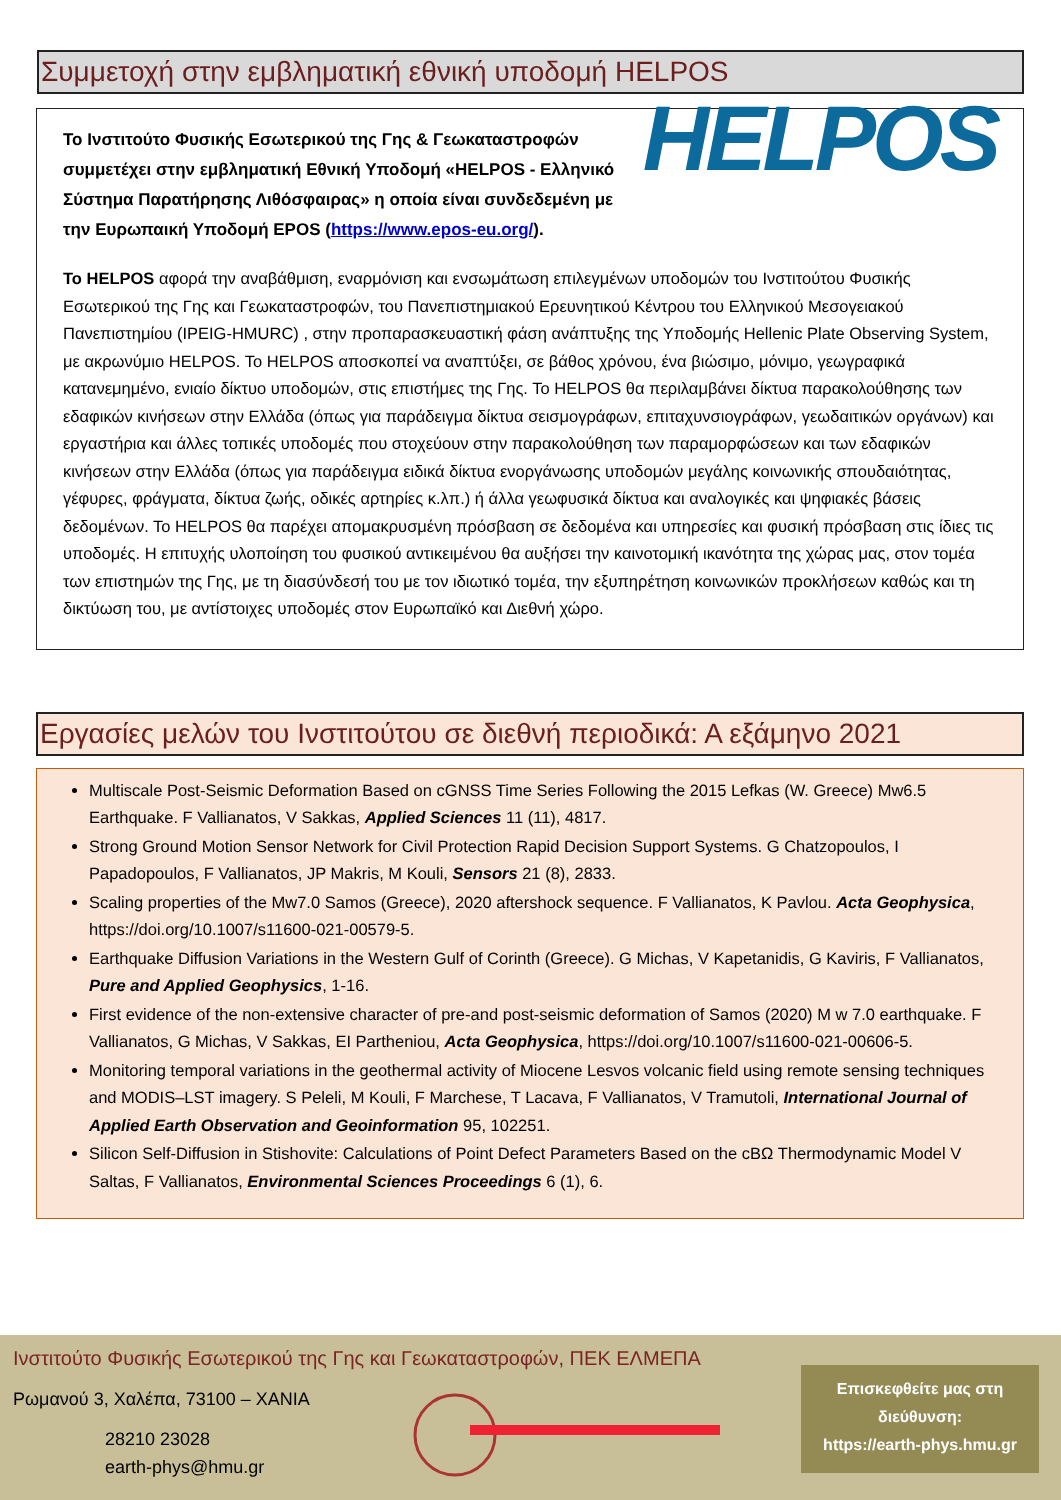Συμμετοχή στην εμβληματική εθνική υποδομή HELPOS
Το Ινστιτούτο Φυσικής Εσωτερικού της Γης & Γεωκαταστροφών συμμετέχει στην εμβληματική Εθνική Υποδομή «HELPOS - Ελληνικό Σύστημα Παρατήρησης Λιθόσφαιρας» η οποία είναι συνδεδεμένη με την Ευρωπαική Υποδομή EPOS (https://www.epos-eu.org/).
HELPOS
Το HELPOS αφορά την αναβάθμιση, εναρμόνιση και ενσωμάτωση επιλεγμένων υποδομών του Ινστιτούτου Φυσικής Εσωτερικού της Γης και Γεωκαταστροφών, του Πανεπιστημιακού Ερευνητικού Κέντρου του Ελληνικού Μεσογειακού Πανεπιστημίου (IPEIG-HMURC) , στην προπαρασκευαστική φάση ανάπτυξης της Υποδομής Hellenic Plate Observing System, με ακρωνύμιο HELPOS. Το HELPOS αποσκοπεί να αναπτύξει, σε βάθος χρόνου, ένα βιώσιμο, μόνιμο, γεωγραφικά κατανεμημένο, ενιαίο δίκτυο υποδομών, στις επιστήμες της Γης. Το HELPOS θα περιλαμβάνει δίκτυα παρακολούθησης των εδαφικών κινήσεων στην Ελλάδα (όπως για παράδειγμα δίκτυα σεισμογράφων, επιταχυνσιογράφων, γεωδαιτικών οργάνων) και εργαστήρια και άλλες τοπικές υποδομές που στοχεύουν στην παρακολούθηση των παραμορφώσεων και των εδαφικών κινήσεων στην Ελλάδα (όπως για παράδειγμα ειδικά δίκτυα ενοργάνωσης υποδομών μεγάλης κοινωνικής σπουδαιότητας, γέφυρες, φράγματα, δίκτυα ζωής, οδικές αρτηρίες κ.λπ.) ή άλλα γεωφυσικά δίκτυα και αναλογικές και ψηφιακές βάσεις δεδομένων. Το HELPOS θα παρέχει απομακρυσμένη πρόσβαση σε δεδομένα και υπηρεσίες και φυσική πρόσβαση στις ίδιες τις υποδομές. Η επιτυχής υλοποίηση του φυσικού αντικειμένου θα αυξήσει την καινοτομική ικανότητα της χώρας μας, στον τομέα των επιστημών της Γης, με τη διασύνδεσή του με τον ιδιωτικό τομέα, την εξυπηρέτηση κοινωνικών προκλήσεων καθώς και τη δικτύωση του, με αντίστοιχες υποδομές στον Ευρωπαϊκό και Διεθνή χώρο.
Εργασίες μελών του Ινστιτούτου σε διεθνή περιοδικά: Α εξάμηνο 2021
Multiscale Post-Seismic Deformation Based on cGNSS Time Series Following the 2015 Lefkas (W. Greece) Mw6.5 Earthquake. F Vallianatos, V Sakkas, Applied Sciences 11 (11), 4817.
Strong Ground Motion Sensor Network for Civil Protection Rapid Decision Support Systems. G Chatzopoulos, I Papadopoulos, F Vallianatos, JP Makris, M Kouli, Sensors 21 (8), 2833.
Scaling properties of the Mw7.0 Samos (Greece), 2020 aftershock sequence. F Vallianatos, K Pavlou. Acta Geophysica, https://doi.org/10.1007/s11600-021-00579-5.
Earthquake Diffusion Variations in the Western Gulf of Corinth (Greece). G Michas, V Kapetanidis, G Kaviris, F Vallianatos, Pure and Applied Geophysics, 1-16.
First evidence of the non-extensive character of pre-and post-seismic deformation of Samos (2020) M w 7.0 earthquake. F Vallianatos, G Michas, V Sakkas, EI Partheniou, Acta Geophysica, https://doi.org/10.1007/s11600-021-00606-5.
Monitoring temporal variations in the geothermal activity of Miocene Lesvos volcanic field using remote sensing techniques and MODIS–LST imagery. S Peleli, M Kouli, F Marchese, T Lacava, F Vallianatos, V Tramutoli, International Journal of Applied Earth Observation and Geoinformation 95, 102251.
Silicon Self-Diffusion in Stishovite: Calculations of Point Defect Parameters Based on the cBΩ Thermodynamic Model V Saltas, F Vallianatos, Environmental Sciences Proceedings 6 (1), 6.
Ινστιτούτο Φυσικής Εσωτερικού της Γης και Γεωκαταστροφών, ΠΕΚ ΕΛΜΕΠΑ
Ρωμανού 3, Χαλέπα, 73100 – ΧΑΝΙΑ
28210 23028
earth-phys@hmu.gr
Επισκεφθείτε μας στη διεύθυνση:
https://earth-phys.hmu.gr